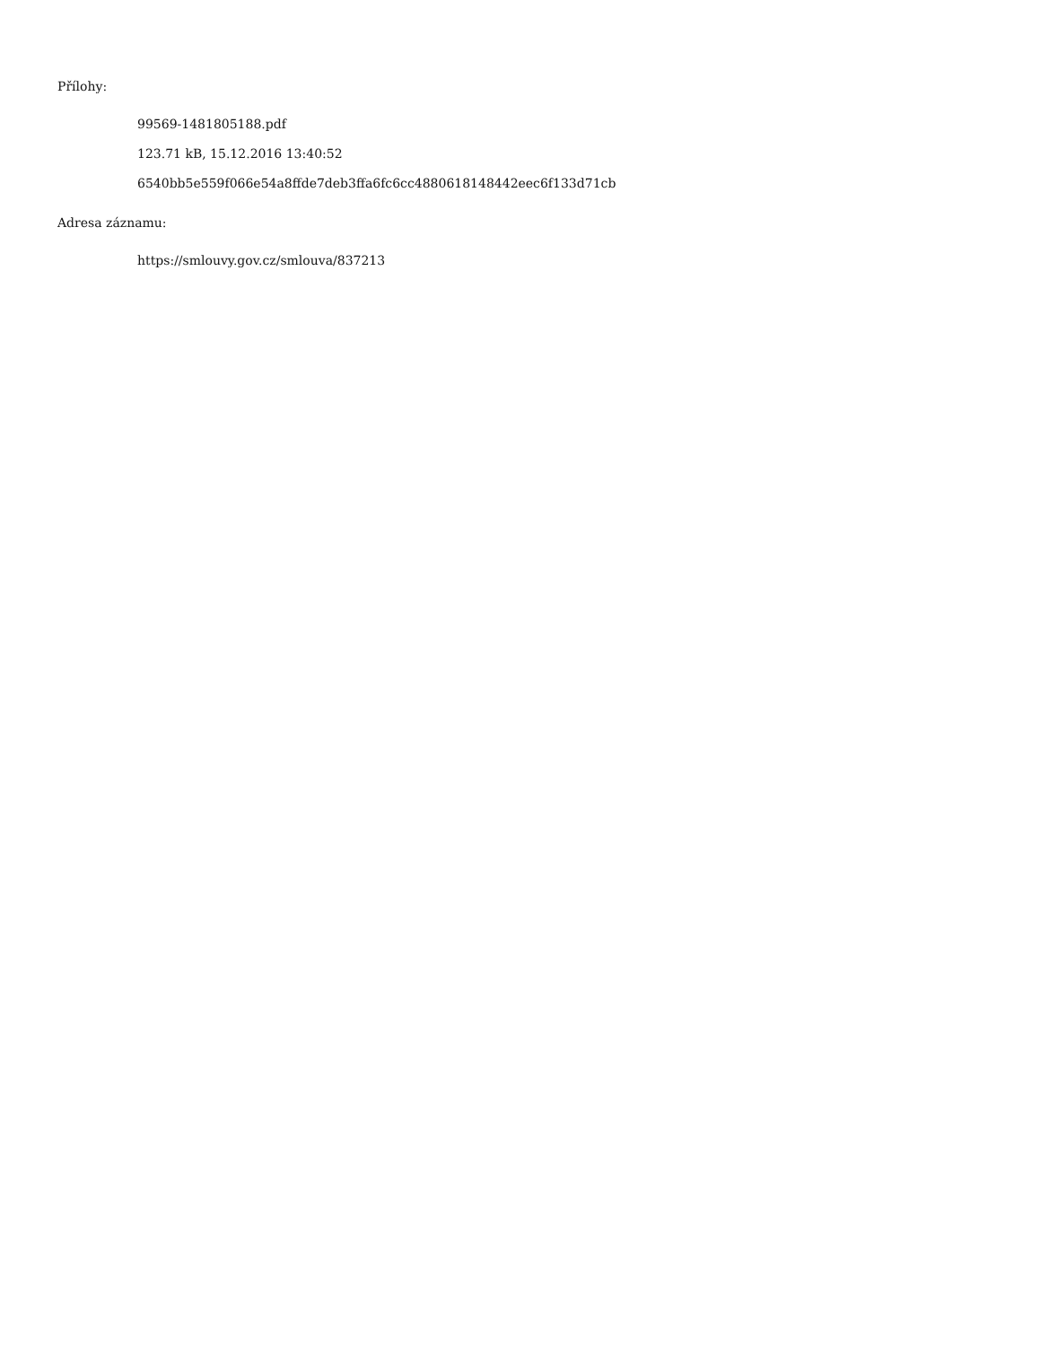Přílohy:
99569-1481805188.pdf
123.71 kB, 15.12.2016 13:40:52
6540bb5e559f066e54a8ffde7deb3ffa6fc6cc4880618148442eec6f133d71cb
Adresa záznamu:
https://smlouvy.gov.cz/smlouva/837213